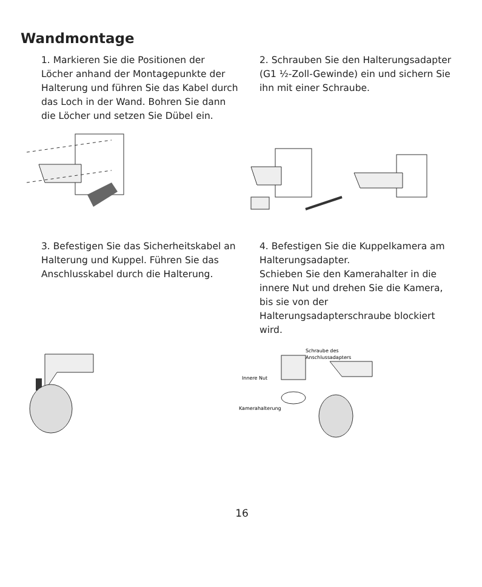Wandmontage
1. Markieren Sie die Positionen der Löcher anhand der Montagepunkte der Halterung und führen Sie das Kabel durch das Loch in der Wand. Bohren Sie dann die Löcher und setzen Sie Dübel ein.
2. Schrauben Sie den Halterungsadapter (G1 ½-Zoll-Gewinde) ein und sichern Sie ihn mit einer Schraube.
3. Befestigen Sie das Sicherheitskabel an Halterung und Kuppel. Führen Sie das Anschlusskabel durch die Halterung.
4. Befestigen Sie die Kuppelkamera am Halterungsadapter.
Schieben Sie den Kamerahalter in die innere Nut und drehen Sie die Kamera, bis sie von der Halterungsadapterschraube blockiert wird.
Schraube des
Anschlussadapters
Innere Nut
Kamerahalterung
16